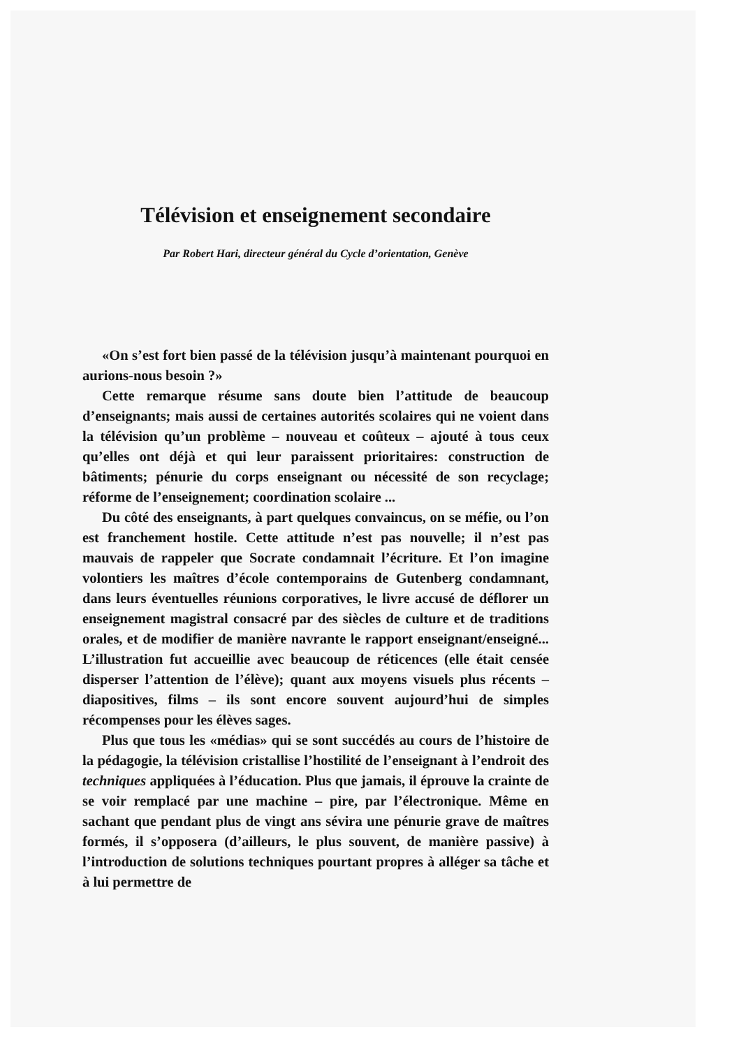Télévision et enseignement secondaire
Par Robert Hari, directeur général du Cycle d’orientation, Genève
«On s’est fort bien passé de la télévision jusqu’à maintenant pourquoi en aurions-nous besoin ?»
Cette remarque résume sans doute bien l’attitude de beaucoup d’enseignants; mais aussi de certaines autorités scolaires qui ne voient dans la télévision qu’un problème – nouveau et coûteux – ajouté à tous ceux qu’elles ont déjà et qui leur paraissent prioritaires: construction de bâtiments; pénurie du corps enseignant ou nécessité de son recyclage; réforme de l’enseignement; coordination scolaire ...
Du côté des enseignants, à part quelques convaincus, on se méfie, ou l’on est franchement hostile. Cette attitude n’est pas nouvelle; il n’est pas mauvais de rappeler que Socrate condamnait l’écriture. Et l’on imagine volontiers les maîtres d’école contemporains de Gutenberg condamnant, dans leurs éventuelles réunions corporatives, le livre accusé de déflorer un enseignement magistral consacré par des siècles de culture et de traditions orales, et de modifier de manière navrante le rapport enseignant/enseigné... L’illustration fut accueillie avec beaucoup de réticences (elle était censée disperser l’attention de l’élève); quant aux moyens visuels plus récents – diapositives, films – ils sont encore souvent aujourd’hui de simples récompenses pour les élèves sages.
Plus que tous les «médias» qui se sont succédés au cours de l’histoire de la pédagogie, la télévision cristallise l’hostilité de l’enseignant à l’endroit des techniques appliquées à l’éducation. Plus que jamais, il éprouve la crainte de se voir remplacé par une machine – pire, par l’électronique. Même en sachant que pendant plus de vingt ans sévira une pénurie grave de maîtres formés, il s’opposera (d’ailleurs, le plus souvent, de manière passive) à l’introduction de solutions techniques pourtant propres à alléger sa tâche et à lui permettre de